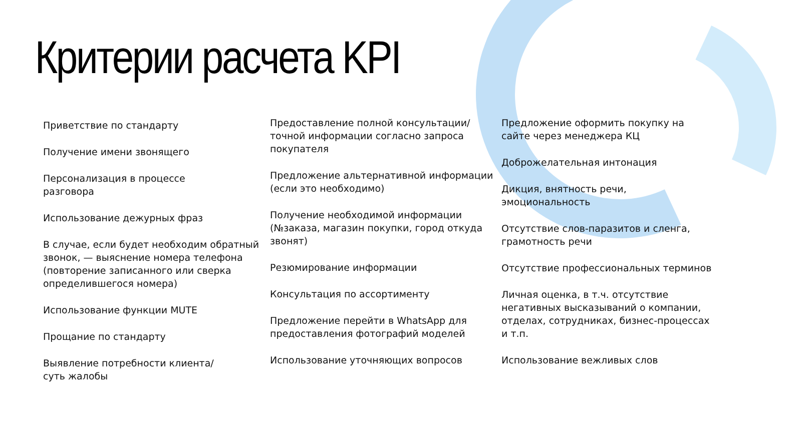Критерии расчета KPI
Приветствие по стандарту
Получение имени звонящего
Персонализация в процессе
разговора
Использование дежурных фраз
В случае, если будет необходим обратный звонок, — выяснение номера телефона (повторение записанного или сверка определившегося номера)
Использование функции MUTE
Прощание по стандарту
Выявление потребности клиента/
суть жалобы
Предоставление полной консультации/точной информации согласно запроса покупателя
Предложение альтернативной информации (если это необходимо)
Получение необходимой информации (№заказа, магазин покупки, город откуда звонят)
Резюмирование информации
Консультация по ассортименту
Предложение перейти в WhatsApp для предоставления фотографий моделей
Использование уточняющих вопросов
Предложение оформить покупку на сайте через менеджера КЦ
Доброжелательная интонация
Дикция, внятность речи, эмоциональность
Отсутствие слов-паразитов и сленга, грамотность речи
Отсутствие профессиональных терминов
Личная оценка, в т.ч. отсутствие негативных высказываний о компании, отделах, сотрудниках, бизнес-процессах и т.п.
Использование вежливых слов